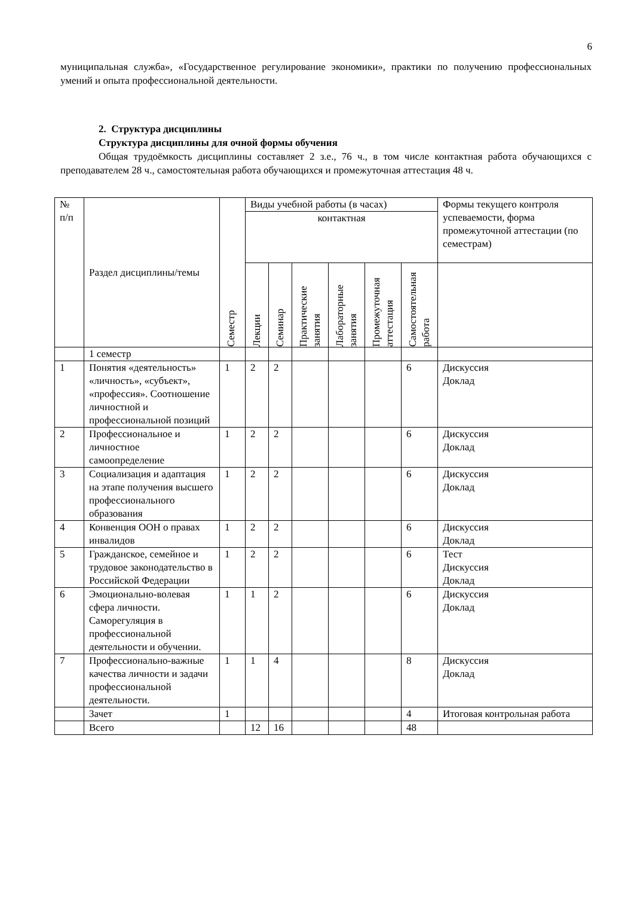6
муниципальная служба», «Государственное регулирование экономики», практики по получению профессиональных умений и опыта профессиональной деятельности.
2. Структура дисциплины
Структура дисциплины для очной формы обучения
Общая трудоёмкость дисциплины составляет 2 з.е., 76 ч., в том числе контактная работа обучающихся с преподавателем 28 ч., самостоятельная работа обучающихся и промежуточная аттестация 48 ч.
| № п/п | Раздел дисциплины/темы | Семестр | Виды учебной работы (в часах) | | | | | | Формы текущего контроля успеваемости, форма промежуточной аттестации (по семестрам) |
| --- | --- | --- | --- | --- | --- | --- | --- | --- | --- |
| | | | контактная | | | | | | |
| | | | Лекции | Семинар | Практические занятия | Лабораторные занятия | Промежуточная аттестация | Самостоятельная работа | |
| | 1 семестр | | | | | | | | |
| 1 | Понятия «деятельность» «личность», «субъект», «профессия». Соотношение личностной и профессиональной позиций | 1 | 2 | 2 | | | | 6 | Дискуссия Доклад |
| 2 | Профессиональное и личностное самоопределение | 1 | 2 | 2 | | | | 6 | Дискуссия Доклад |
| 3 | Социализация и адаптация на этапе получения высшего профессионального образования | 1 | 2 | 2 | | | | 6 | Дискуссия Доклад |
| 4 | Конвенция ООН о правах инвалидов | 1 | 2 | 2 | | | | 6 | Дискуссия Доклад |
| 5 | Гражданское, семейное и трудовое законодательство в Российской Федерации | 1 | 2 | 2 | | | | 6 | Тест Дискуссия Доклад |
| 6 | Эмоционально-волевая сфера личности. Саморегуляция в профессиональной деятельности и обучении. | 1 | 1 | 2 | | | | 6 | Дискуссия Доклад |
| 7 | Профессионально-важные качества личности и задачи профессиональной деятельности. | 1 | 1 | 4 | | | | 8 | Дискуссия Доклад |
| | Зачет | 1 | | | | | | 4 | Итоговая контрольная работа |
| | Всего | | 12 | 16 | | | | 48 | |